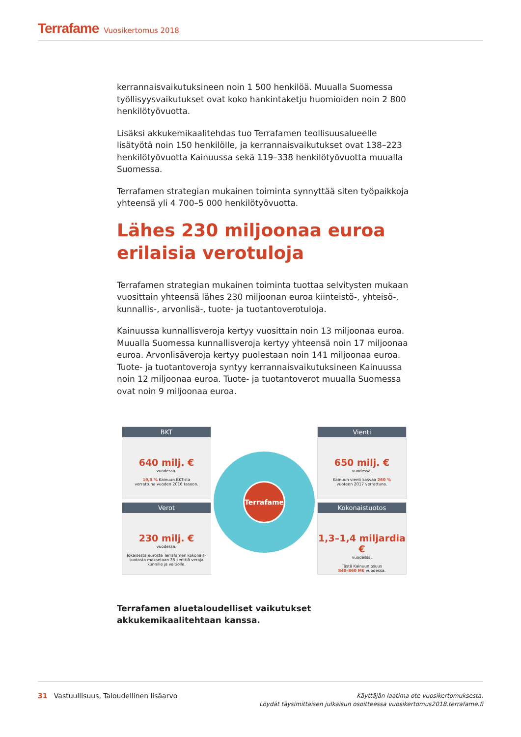Terrafame Vuosikertomus 2018
kerrannaisvaikutuksineen noin 1 500 henkilöä. Muualla Suomessa työllisyysvaikutukset ovat koko hankintaketju huomioiden noin 2 800 henkilötyövuotta.
Lisäksi akkukemikaalitehdas tuo Terrafamen teollisuusalueelle lisätyötä noin 150 henkilölle, ja kerrannaisvaikutukset ovat 138–223 henkilötyövuotta Kainuussa sekä 119–338 henkilötyövuotta muualla Suomessa.
Terrafamen strategian mukainen toiminta synnyttää siten työpaikkoja yhteensä yli 4 700–5 000 henkilötyövuotta.
Lähes 230 miljoonaa euroa erilaisia verotuloja
Terrafamen strategian mukainen toiminta tuottaa selvitysten mukaan vuosittain yhteensä lähes 230 miljoonan euroa kiinteistö-, yhteisö-, kunnallis-, arvonlisä-, tuote- ja tuotantoverotuloja.
Kainuussa kunnallisveroja kertyy vuosittain noin 13 miljoonaa euroa. Muualla Suomessa kunnallisveroja kertyy yhteensä noin 17 miljoonaa euroa. Arvonlisäveroja kertyy puolestaan noin 141 miljoonaa euroa. Tuote- ja tuotantoveroja syntyy kerrannaisvaikutuksineen Kainuussa noin 12 miljoonaa euroa. Tuote- ja tuotantoverot muualla Suomessa ovat noin 9 miljoonaa euroa.
BKT
640 milj. €
vuodessa.
19,3 % Kainuun BKT:sta
verrattuna vuoden 2016 tasoon.
Verot
230 milj. €
vuodessa.
Jokaisesta eurosta Terrafamen kokonais-
tuotosta maksetaan 35 senttiä veroja
kunnille ja valtiolle.
Terrafame
Vienti
650 milj. €
vuodessa.
Kainuun vienti kasvaa 260 %
vuoteen 2017 verrattuna.
Kokonaistuotos
1,3–1,4 miljardia €
vuodessa.
Tästä Kainuun osuus
840–860 M€ vuodessa.
Terrafamen aluetaloudelliset vaikutukset akkukemikaalitehtaan kanssa.
31 Vastuullisuus, Taloudellinen lisäarvo Käyttäjän laatima ote vuosikertomuksesta.
Löydät täysimittaisen julkaisun osoitteessa vuosikertomus2018.terrafame.fi